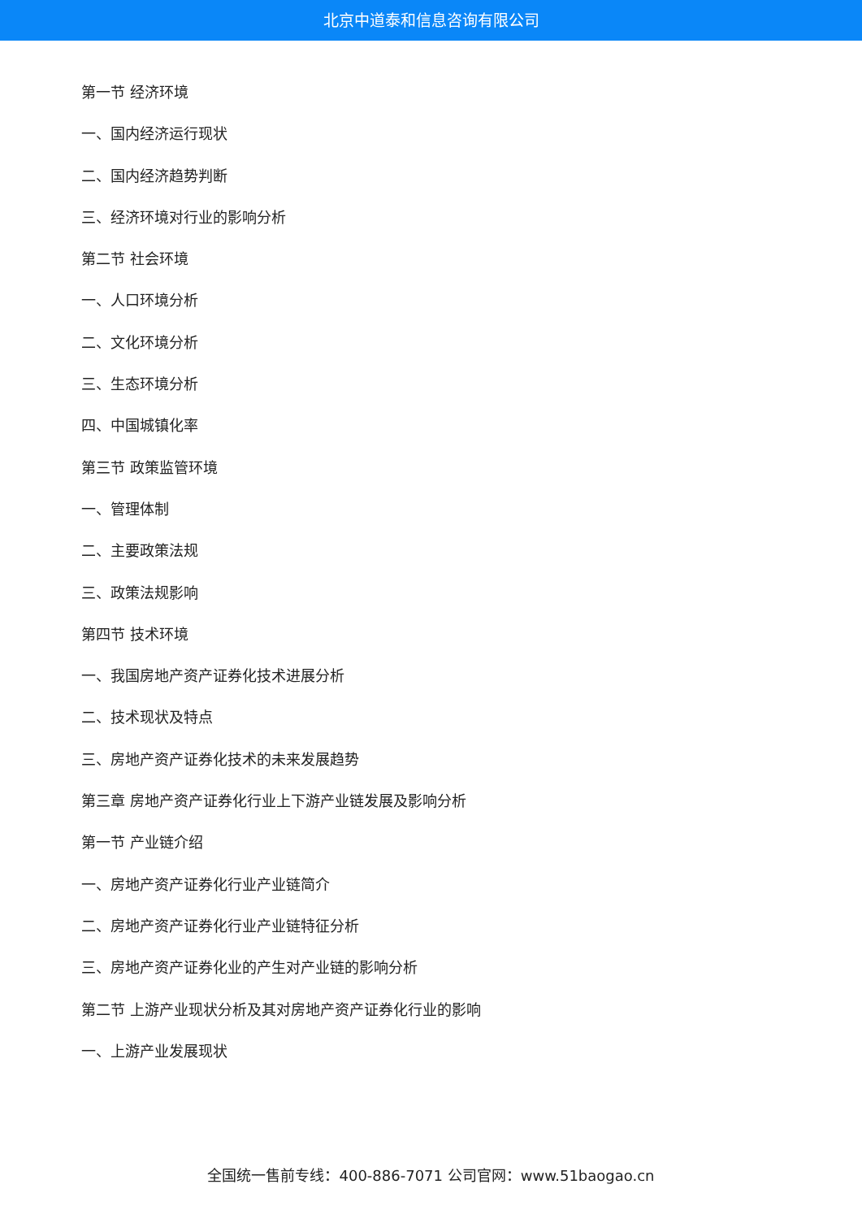北京中道泰和信息咨询有限公司
第一节 经济环境
一、国内经济运行现状
二、国内经济趋势判断
三、经济环境对行业的影响分析
第二节 社会环境
一、人口环境分析
二、文化环境分析
三、生态环境分析
四、中国城镇化率
第三节 政策监管环境
一、管理体制
二、主要政策法规
三、政策法规影响
第四节 技术环境
一、我国房地产资产证券化技术进展分析
二、技术现状及特点
三、房地产资产证券化技术的未来发展趋势
第三章 房地产资产证券化行业上下游产业链发展及影响分析
第一节 产业链介绍
一、房地产资产证券化行业产业链简介
二、房地产资产证券化行业产业链特征分析
三、房地产资产证券化业的产生对产业链的影响分析
第二节 上游产业现状分析及其对房地产资产证券化行业的影响
一、上游产业发展现状
全国统一售前专线：400-886-7071 公司官网：www.51baogao.cn